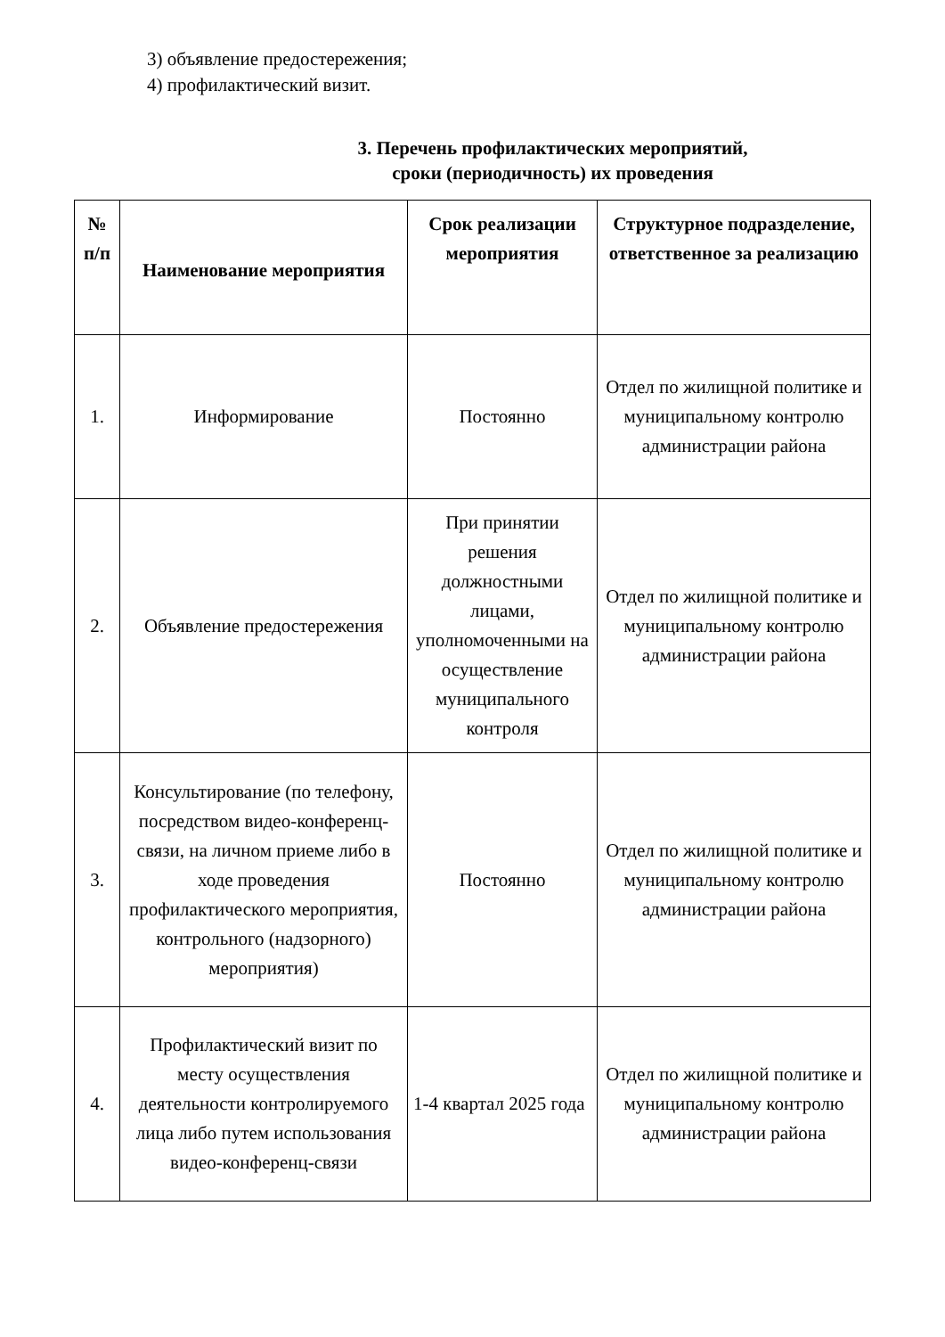3) объявление предостережения;
4) профилактический визит.
3. Перечень профилактических мероприятий,
сроки (периодичность) их проведения
| № п/п | Наименование мероприятия | Срок реализации мероприятия | Структурное подразделение, ответственное за реализацию |
| --- | --- | --- | --- |
| 1. | Информирование | Постоянно | Отдел по жилищной политике и муниципальному контролю администрации района |
| 2. | Объявление предостережения | При принятии решения должностными лицами, уполномоченными на осуществление муниципального контроля | Отдел по жилищной политике и муниципальному контролю администрации района |
| 3. | Консультирование (по телефону, посредством видео-конференц-связи, на личном приеме либо в ходе проведения профилактического мероприятия, контрольного (надзорного) мероприятия) | Постоянно | Отдел по жилищной политике и муниципальному контролю администрации района |
| 4. | Профилактический визит по месту осуществления деятельности контролируемого лица либо путем использования видео-конференц-связи | 1-4 квартал 2025 года | Отдел по жилищной политике и муниципальному контролю администрации района |